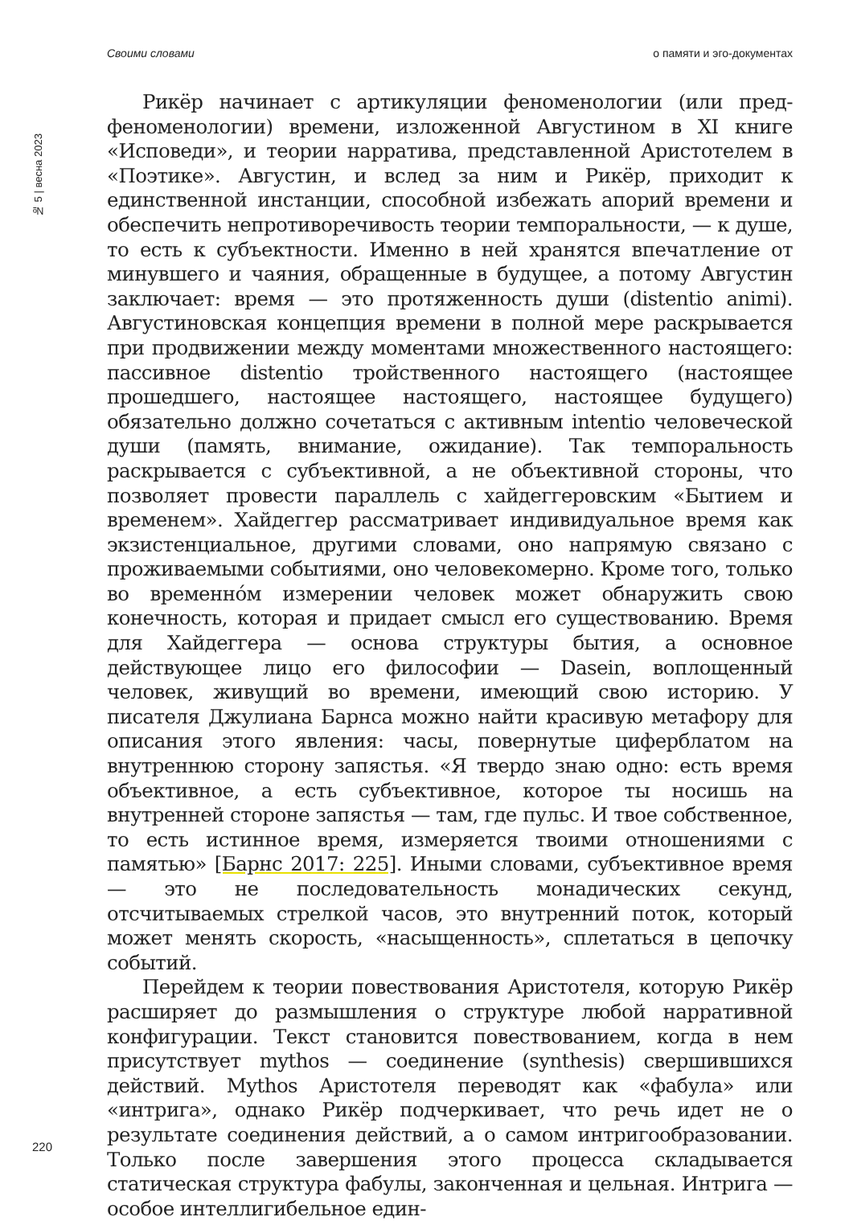Своими словами о памяти и эго-документах
№ 5 | весна 2023
Рикёр начинает с артикуляции феноменологии (или пред-феноменологии) времени, изложенной Августином в XI книге «Исповеди», и теории нарратива, представленной Аристотелем в «Поэтике». Августин, и вслед за ним и Рикёр, приходит к единственной инстанции, способной избежать апорий времени и обеспечить непротиворечивость теории темпоральности, — к душе, то есть к субъектности. Именно в ней хранятся впечатление от минувшего и чаяния, обращенные в будущее, а потому Августин заключает: время — это протяженность души (distentio animi). Августиновская концепция времени в полной мере раскрывается при продвижении между моментами множественного настоящего: пассивное distentio тройственного настоящего (настоящее прошедшего, настоящее настоящего, настоящее будущего) обязательно должно сочетаться с активным intentio человеческой души (память, внимание, ожидание). Так темпоральность раскрывается с субъективной, а не объективной стороны, что позволяет провести параллель с хайдеггеровским «Бытием и временем». Хайдеггер рассматривает индивидуальное время как экзистенциальное, другими словами, оно напрямую связано с проживаемыми событиями, оно человекомерно. Кроме того, только во временно́м измерении человек может обнаружить свою конечность, которая и придает смысл его существованию. Время для Хайдеггера — основа структуры бытия, а основное действующее лицо его философии — Dasein, воплощенный человек, живущий во времени, имеющий свою историю. У писателя Джулиана Барнса можно найти красивую метафору для описания этого явления: часы, повернутые циферблатом на внутреннюю сторону запястья. «Я твердо знаю одно: есть время объективное, а есть субъективное, которое ты носишь на внутренней стороне запястья — там, где пульс. И твое собственное, то есть истинное время, измеряется твоими отношениями с памятью» [Барнс 2017: 225]. Иными словами, субъективное время — это не последовательность монадических секунд, отсчитываемых стрелкой часов, это внутренний поток, который может менять скорость, «насыщенность», сплетаться в цепочку событий.
Перейдем к теории повествования Аристотеля, которую Рикёр расширяет до размышления о структуре любой нарративной конфигурации. Текст становится повествованием, когда в нем присутствует mythos — соединение (synthesis) свершившихся действий. Mythos Аристотеля переводят как «фабула» или «интрига», однако Рикёр подчеркивает, что речь идет не о результате соединения действий, а о самом интригообразовании. Только после завершения этого процесса складывается статическая структура фабулы, законченная и цельная. Интрига — особое интеллигибельное един-
220